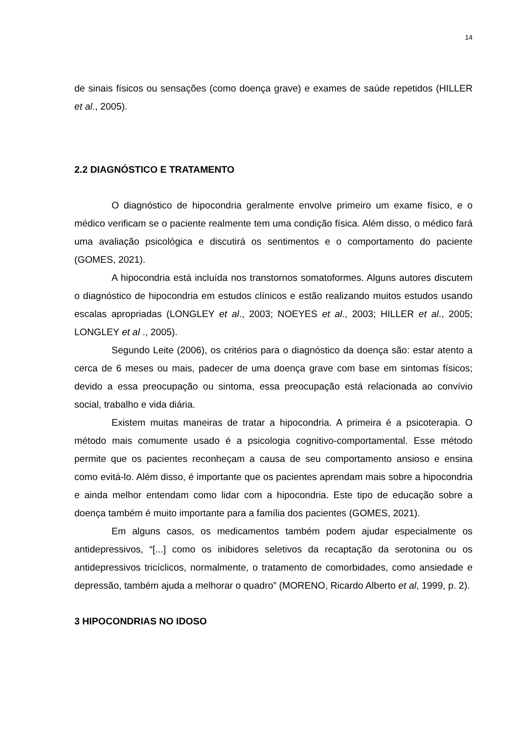14
de sinais físicos ou sensações (como doença grave) e exames de saúde repetidos (HILLER et al., 2005).
2.2 DIAGNÓSTICO E TRATAMENTO
O diagnóstico de hipocondria geralmente envolve primeiro um exame físico, e o médico verificam se o paciente realmente tem uma condição física. Além disso, o médico fará uma avaliação psicológica e discutirá os sentimentos e o comportamento do paciente (GOMES, 2021).
A hipocondria está incluída nos transtornos somatoformes. Alguns autores discutem o diagnóstico de hipocondria em estudos clínicos e estão realizando muitos estudos usando escalas apropriadas (LONGLEY et al., 2003; NOEYES et al., 2003; HILLER et al., 2005; LONGLEY et al ., 2005).
Segundo Leite (2006), os critérios para o diagnóstico da doença são: estar atento a cerca de 6 meses ou mais, padecer de uma doença grave com base em sintomas físicos; devido a essa preocupação ou sintoma, essa preocupação está relacionada ao convívio social, trabalho e vida diária.
Existem muitas maneiras de tratar a hipocondria. A primeira é a psicoterapia. O método mais comumente usado é a psicologia cognitivo-comportamental. Esse método permite que os pacientes reconheçam a causa de seu comportamento ansioso e ensina como evitá-lo. Além disso, é importante que os pacientes aprendam mais sobre a hipocondria e ainda melhor entendam como lidar com a hipocondria. Este tipo de educação sobre a doença também é muito importante para a família dos pacientes (GOMES, 2021).
Em alguns casos, os medicamentos também podem ajudar especialmente os antidepressivos, “[...] como os inibidores seletivos da recaptação da serotonina ou os antidepressivos tricíclicos, normalmente, o tratamento de comorbidades, como ansiedade e depressão, também ajuda a melhorar o quadro” (MORENO, Ricardo Alberto et al, 1999, p. 2).
3 HIPOCONDRIAS NO IDOSO